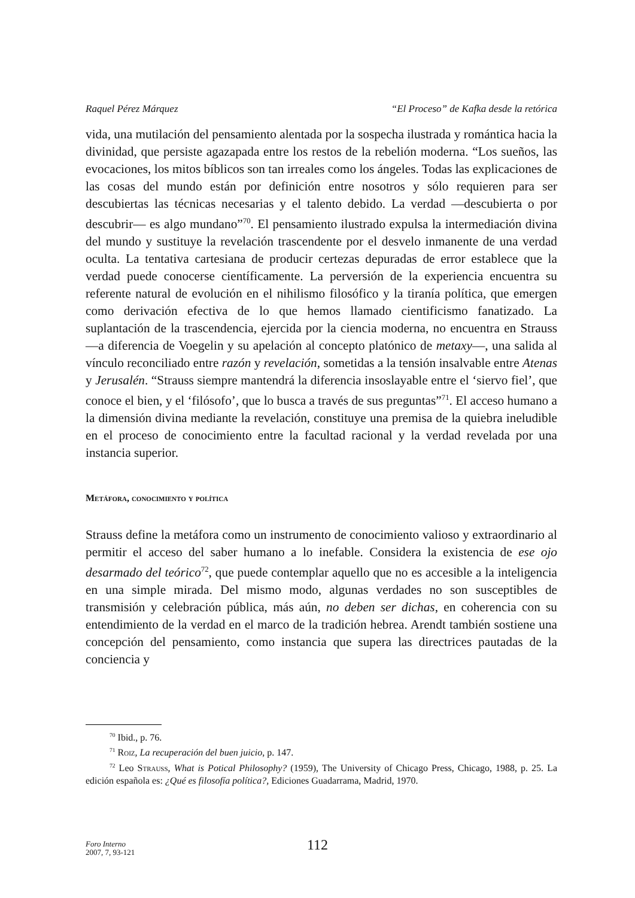Raquel Pérez Márquez “El Proceso” de Kafka desde la retórica
vida, una mutilación del pensamiento alentada por la sospecha ilustrada y romántica hacia la divinidad, que persiste agazapada entre los restos de la rebelión moderna. “Los sueños, las evocaciones, los mitos bíblicos son tan irreales como los ángeles. Todas las explicaciones de las cosas del mundo están por definición entre nosotros y sólo requieren para ser descubiertas las técnicas necesarias y el talento debido. La verdad —descubierta o por descubrir— es algo mundano”<sup>70</sup>. El pensamiento ilustrado expulsa la intermediación divina del mundo y sustituye la revelación trascendente por el desvelo inmanente de una verdad oculta. La tentativa cartesiana de producir certezas depuradas de error establece que la verdad puede conocerse científicamente. La perversión de la experiencia encuentra su referente natural de evolución en el nihilismo filosófico y la tiranía política, que emergen como derivación efectiva de lo que hemos llamado cientificismo fanatizado. La suplantación de la trascendencia, ejercida por la ciencia moderna, no encuentra en Strauss —a diferencia de Voegelin y su apelación al concepto platónico de metaxy—, una salida al vínculo reconciliado entre razón y revelación, sometidas a la tensión insalvable entre Atenas y Jerusalén. “Strauss siempre mantendrá la diferencia insoslayable entre el ‘siervo fiel’, que conoce el bien, y el ‘filósofo’, que lo busca a través de sus preguntas”<sup>71</sup>. El acceso humano a la dimensión divina mediante la revelación, constituye una premisa de la quiebra ineludible en el proceso de conocimiento entre la facultad racional y la verdad revelada por una instancia superior.
Metáfora, conocimiento y política
Strauss define la metáfora como un instrumento de conocimiento valioso y extraordinario al permitir el acceso del saber humano a lo inefable. Considera la existencia de ese ojo desarmado del teórico<sup>72</sup>, que puede contemplar aquello que no es accesible a la inteligencia en una simple mirada. Del mismo modo, algunas verdades no son susceptibles de transmisión y celebración pública, más aún, no deben ser dichas, en coherencia con su entendimiento de la verdad en el marco de la tradición hebrea. Arendt también sostiene una concepción del pensamiento, como instancia que supera las directrices pautadas de la conciencia y
<sup>70</sup> Ibid., p. 76.
<sup>71</sup> Roiz, La recuperación del buen juicio, p. 147.
<sup>72</sup> Leo Strauss, What is Potical Philosophy? (1959), The University of Chicago Press, Chicago, 1988, p. 25. La edición española es: ¿Qué es filosofía política?, Ediciones Guadarrama, Madrid, 1970.
Foro Interno
2007, 7, 93-121
112